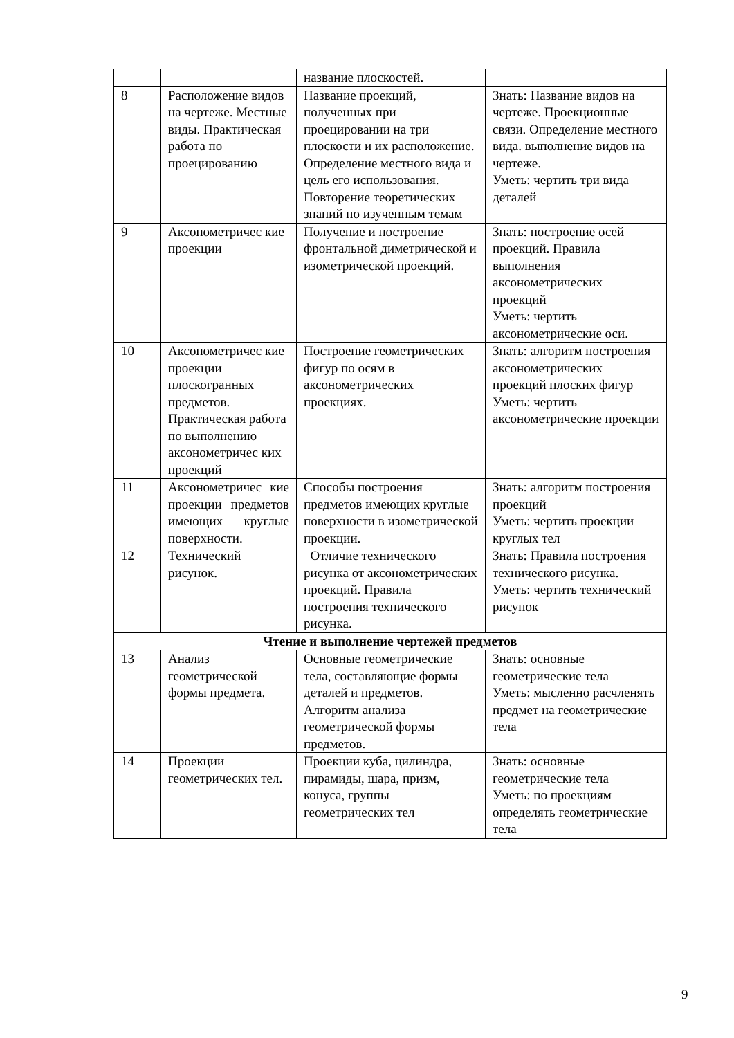| | | название плоскостей. | |
| 8 | Расположение видов на чертеже. Местные виды. Практическая работа по проецированию | Название проекций, полученных при проецировании на три плоскости и их расположение. Определение местного вида и цель его использования. Повторение теоретических знаний по изученным темам | Знать: Название видов на чертеже. Проекционные связи. Определение местного вида. выполнение видов на чертеже. Уметь: чертить три вида деталей |
| 9 | Аксонометричес кие проекции | Получение и построение фронтальной диметрической и изометрической проекций. | Знать: построение осей проекций. Правила выполнения аксонометрических проекций Уметь: чертить аксонометрические оси. |
| 10 | Аксонометричес кие проекции плоскогранных предметов. Практическая работа по выполнению аксонометричес ких проекций | Построение геометрических фигур по осям в аксонометрических проекциях. | Знать: алгоритм построения аксонометрических проекций плоских фигур Уметь: чертить аксонометрические проекции |
| 11 | Аксонометричес кие проекции предметов имеющих круглые поверхности. | Способы построения предметов имеющих круглые поверхности в изометрической проекции. | Знать: алгоритм построения проекций Уметь: чертить проекции круглых тел |
| 12 | Технический рисунок. | Отличие технического рисунка от аксонометрических проекций. Правила построения технического рисунка. | Знать: Правила построения технического рисунка. Уметь: чертить технический рисунок |
| Чтение и выполнение чертежей предметов | | | |
| 13 | Анализ геометрической формы предмета. | Основные геометрические тела, составляющие формы деталей и предметов. Алгоритм анализа геометрической формы предметов. | Знать: основные геометрические тела Уметь: мысленно расчленять предмет на геометрические тела |
| 14 | Проекции геометрических тел. | Проекции куба, цилиндра, пирамиды, шара, призм, конуса, группы геометрических тел | Знать: основные геометрические тела Уметь: по проекциям определять геометрические тела |
9